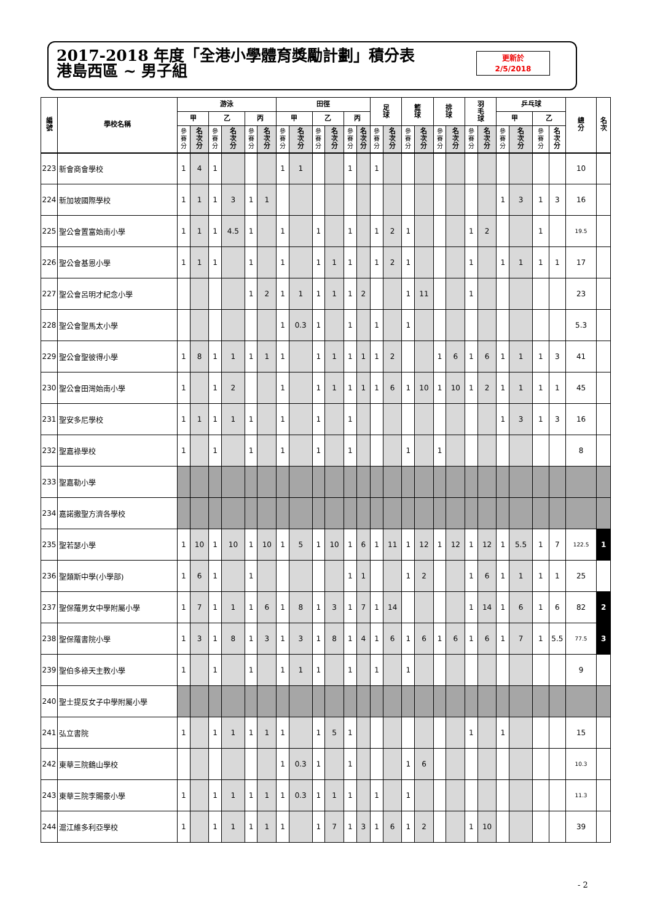2017-2018 年度「全港小學體育獎勵計劃」積分表
港島西區 ~ 男子組
更新於
2/5/2018
| 編 號 | 學校名稱 | 游泳 | | | | | | 田徑 | | | | | | 足 球 | | 籃 球 | | 排 球 | | 羽 毛 球 | | 乒乓球 | | | | 總 分 | 名 次 |
| --- | --- | --- | --- | --- | --- | --- | --- | --- | --- | --- | --- | --- | --- | --- | --- | --- | --- | --- | --- | --- | --- | --- | --- | --- | --- | --- | --- |
| | | 甲 | | 乙 | | 丙 | | 甲 | | 乙 | | 丙 | | | | | | | | | | 甲 | | 乙 | | | |
| | | 參 賽 分 | 名 次 分 | 參 賽 分 | 名 次 分 | 參 賽 分 | 名 次 分 | 參 賽 分 | 名 次 分 | 參 賽 分 | 名 次 分 | 參 賽 分 | 名 次 分 | 參 賽 分 | 名 次 分 | 參 賽 分 | 名 次 分 | 參 賽 分 | 名 次 分 | 參 賽 分 | 名 次 分 | 參 賽 分 | 名 次 分 | 參 賽 分 | 名 次 分 | | |
| 223 | 新會商會學校 | 1 | 4 | 1 | | | | 1 | 1 | | | 1 | | 1 | | | | | | | | | | | | 10 | |
| 224 | 新加坡國際學校 | 1 | 1 | 1 | 3 | 1 | 1 | | | | | | | | | | | | | | | 1 | 3 | 1 | 3 | 16 | |
| 225 | 聖公會置富始南小學 | 1 | 1 | 1 | 4.5 | 1 | | 1 | | 1 | | 1 | | 1 | 2 | 1 | | | | 1 | 2 | | | 1 | | 19.5 | |
| 226 | 聖公會基恩小學 | 1 | 1 | 1 | | 1 | | 1 | | 1 | 1 | 1 | | 1 | 2 | 1 | | | | 1 | | 1 | 1 | 1 | 1 | 17 | |
| 227 | 聖公會呂明才紀念小學 | | | | | 1 | 2 | 1 | 1 | 1 | 1 | 1 | 2 | | | 1 | 11 | | | 1 | | | | | | 23 | |
| 228 | 聖公會聖馬太小學 | | | | | | | 1 | 0.3 | 1 | | 1 | | 1 | | 1 | | | | | | | | | | 5.3 | |
| 229 | 聖公會聖彼得小學 | 1 | 8 | 1 | 1 | 1 | 1 | 1 | | 1 | 1 | 1 | 1 | 1 | 2 | | | 1 | 6 | 1 | 6 | 1 | 1 | 1 | 3 | 41 | |
| 230 | 聖公會田灣始南小學 | 1 | | 1 | 2 | | | 1 | | 1 | 1 | 1 | 1 | 1 | 6 | 1 | 10 | 1 | 10 | 1 | 2 | 1 | 1 | 1 | 1 | 45 | |
| 231 | 聖安多尼學校 | 1 | 1 | 1 | 1 | 1 | | 1 | | 1 | | 1 | | | | | | | | | | 1 | 3 | 1 | 3 | 16 | |
| 232 | 聖嘉祿學校 | 1 | | 1 | | 1 | | 1 | | 1 | | 1 | | | | 1 | | 1 | | | | | | | | 8 | |
| 233 | 聖嘉勒小學 | | | | | | | | | | | | | | | | | | | | | | | | | | |
| 234 | 嘉諾撒聖方濟各學校 | | | | | | | | | | | | | | | | | | | | | | | | | | |
| 235 | 聖若瑟小學 | 1 | 10 | 1 | 10 | 1 | 10 | 1 | 5 | 1 | 10 | 1 | 6 | 1 | 11 | 1 | 12 | 1 | 12 | 1 | 12 | 1 | 5.5 | 1 | 7 | 122.5 | 1 |
| 236 | 聖類斯中學(小學部) | 1 | 6 | 1 | | 1 | | | | | | 1 | 1 | | | 1 | 2 | | | 1 | 6 | 1 | 1 | 1 | 1 | 25 | |
| 237 | 聖保羅男女中學附屬小學 | 1 | 7 | 1 | 1 | 1 | 6 | 1 | 8 | 1 | 3 | 1 | 7 | 1 | 14 | | | | | 1 | 14 | 1 | 6 | 1 | 6 | 82 | 2 |
| 238 | 聖保羅書院小學 | 1 | 3 | 1 | 8 | 1 | 3 | 1 | 3 | 1 | 8 | 1 | 4 | 1 | 6 | 1 | 6 | 1 | 6 | 1 | 6 | 1 | 7 | 1 | 5.5 | 77.5 | 3 |
| 239 | 聖伯多祿天主教小學 | 1 | | 1 | | 1 | | 1 | 1 | 1 | | 1 | | 1 | | 1 | | | | | | | | | | 9 | |
| 240 | 聖士提反女子中學附屬小學 | | | | | | | | | | | | | | | | | | | | | | | | | | |
| 241 | 弘立書院 | 1 | | 1 | 1 | 1 | 1 | 1 | | 1 | 5 | 1 | | | | | | | | 1 | | 1 | | | | 15 | |
| 242 | 東華三院鶴山學校 | | | | | | | 1 | 0.3 | 1 | | 1 | | | | 1 | 6 | | | | | | | | | 10.3 | |
| 243 | 東華三院李賜豪小學 | 1 | | 1 | 1 | 1 | 1 | 1 | 0.3 | 1 | 1 | 1 | | 1 | | 1 | | | | | | | | | | 11.3 | |
| 244 | 滬江維多利亞學校 | 1 | | 1 | 1 | 1 | 1 | 1 | | 1 | 7 | 1 | 3 | 1 | 6 | 1 | 2 | | | 1 | 10 | | | | | 39 | |
- 2